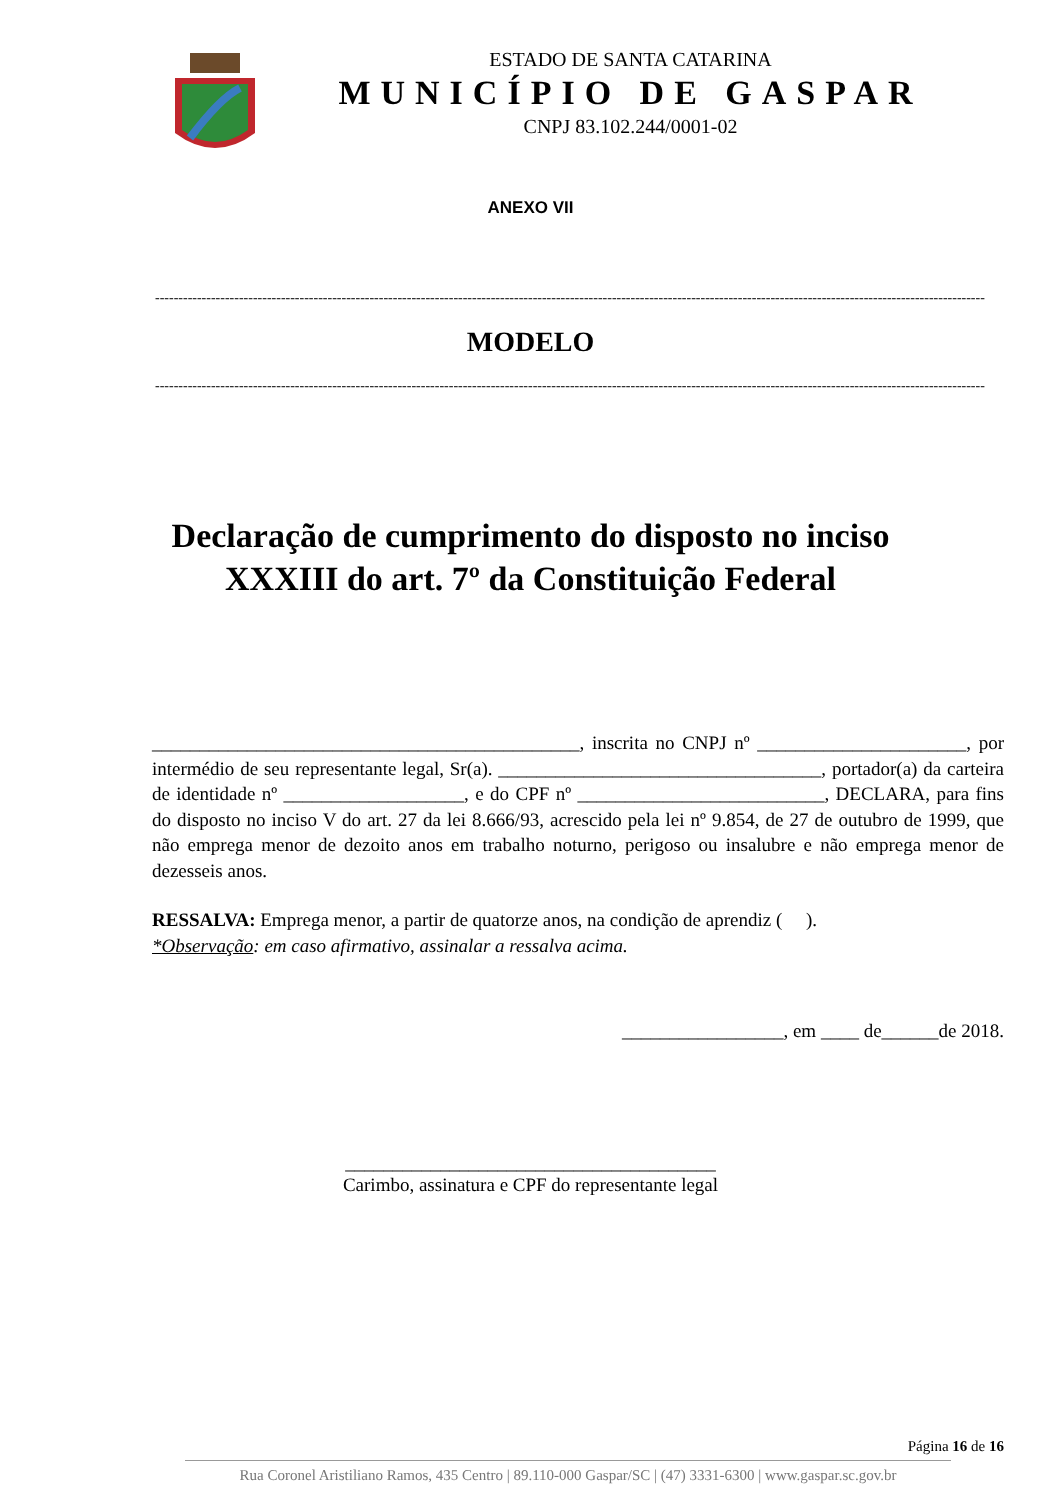ESTADO DE SANTA CATARINA
MUNICÍPIO DE GASPAR
CNPJ 83.102.244/0001-02
ANEXO VII
----------------------------------------------------------------------------------------------------------------------------------------------------------------------------------
MODELO
----------------------------------------------------------------------------------------------------------------------------------------------------------------------------------
Declaração de cumprimento do disposto no inciso
XXXIII do art. 7º da Constituição Federal
_____________________________________________, inscrita no CNPJ nº ______________________, por intermédio de seu representante legal, Sr(a). __________________________________, portador(a) da carteira de identidade nº ___________________, e do CPF nº __________________________, DECLARA, para fins do disposto no inciso V do art. 27 da lei 8.666/93, acrescido pela lei nº 9.854, de 27 de outubro de 1999, que não emprega menor de dezoito anos em trabalho noturno, perigoso ou insalubre e não emprega menor de dezesseis anos.
RESSALVA: Emprega menor, a partir de quatorze anos, na condição de aprendiz ( ).
*Observação: em caso afirmativo, assinalar a ressalva acima.
_________________, em ____ de______de 2018.
_______________________________________
Carimbo, assinatura e CPF do representante legal
Página 16 de 16
Rua Coronel Aristiliano Ramos, 435 Centro | 89.110-000 Gaspar/SC | (47) 3331-6300 | www.gaspar.sc.gov.br